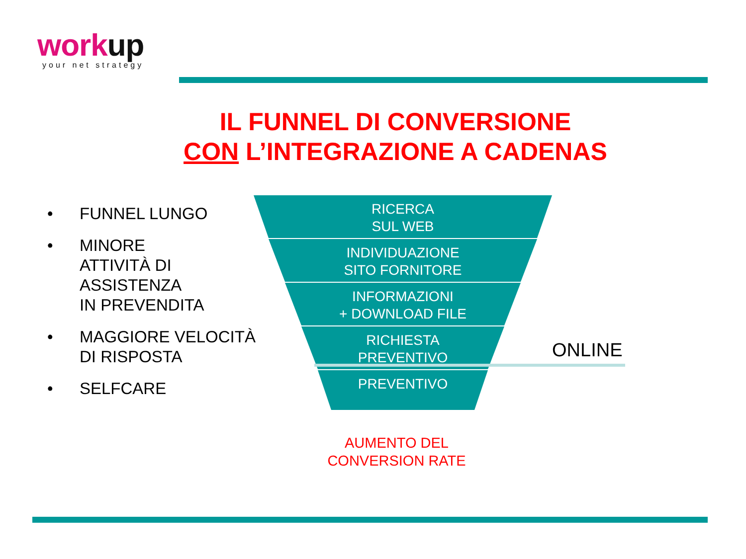workup
your net strategy
IL FUNNEL DI CONVERSIONE
CON L’INTEGRAZIONE A CADENAS
• FUNNEL LUNGO
• MINORE
ATTIVITÀ DI
ASSISTENZA
IN PREVENDITA
• MAGGIORE VELOCITÀ
DI RISPOSTA
• SELFCARE
RICERCA
SUL WEB
INDIVIDUAZIONE
SITO FORNITORE
INFORMAZIONI
+ DOWNLOAD FILE
RICHIESTA
PREVENTIVO
PREVENTIVO
ONLINE
AUMENTO DEL
CONVERSION RATE